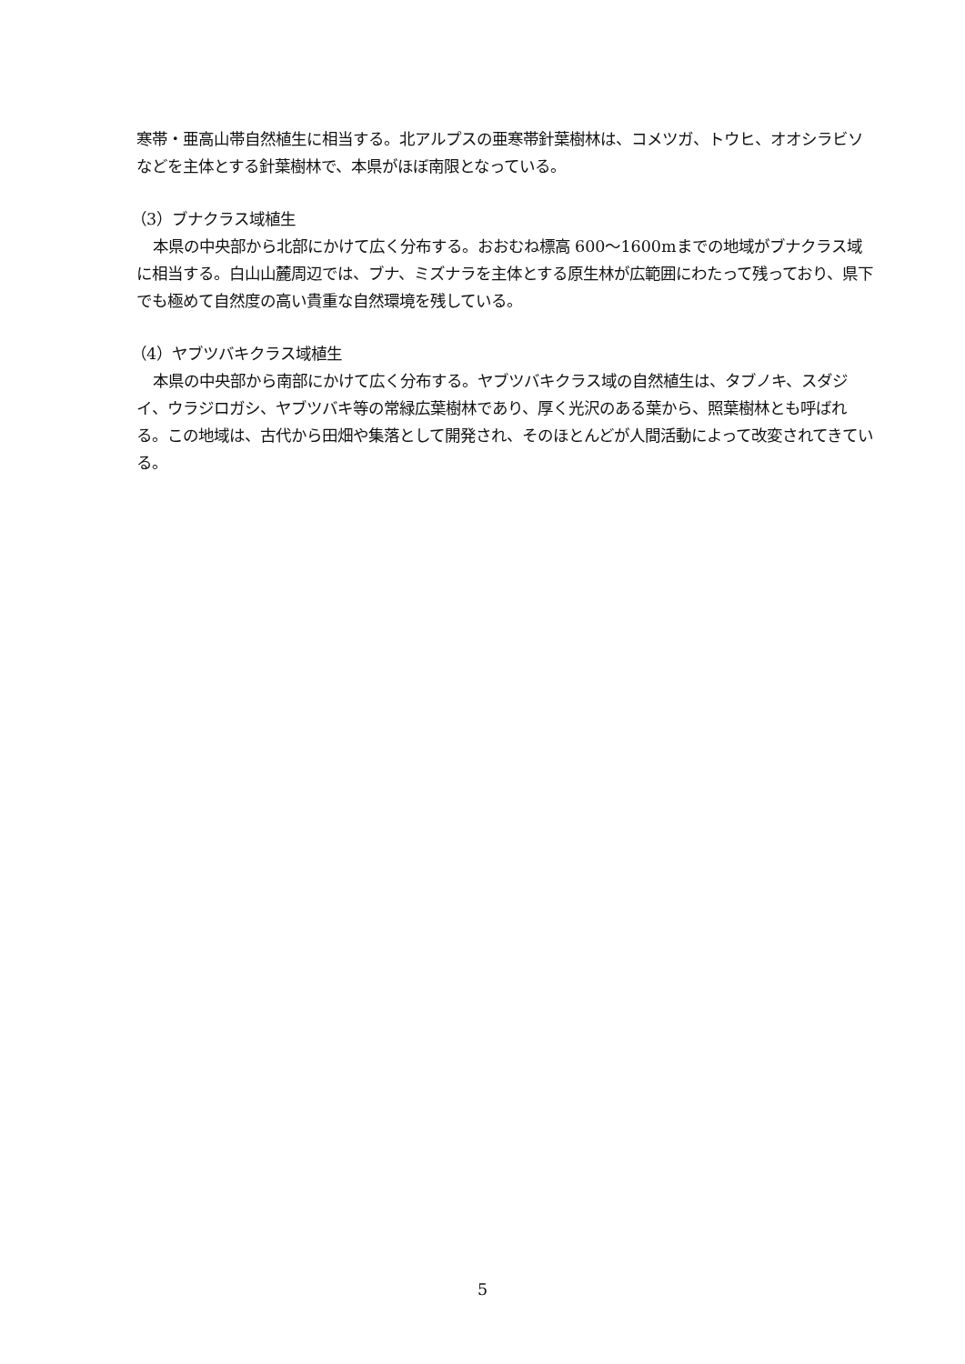寒帯・亜高山帯自然植生に相当する。北アルプスの亜寒帯針葉樹林は、コメツガ、トウヒ、オオシラビソなどを主体とする針葉樹林で、本県がほぼ南限となっている。
（3）ブナクラス域植生
本県の中央部から北部にかけて広く分布する。おおむね標高 600～1600mまでの地域がブナクラス域に相当する。白山山麓周辺では、ブナ、ミズナラを主体とする原生林が広範囲にわたって残っており、県下でも極めて自然度の高い貴重な自然環境を残している。
（4）ヤブツバキクラス域植生
本県の中央部から南部にかけて広く分布する。ヤブツバキクラス域の自然植生は、タブノキ、スダジイ、ウラジロガシ、ヤブツバキ等の常緑広葉樹林であり、厚く光沢のある葉から、照葉樹林とも呼ばれる。この地域は、古代から田畑や集落として開発され、そのほとんどが人間活動によって改変されてきている。
5